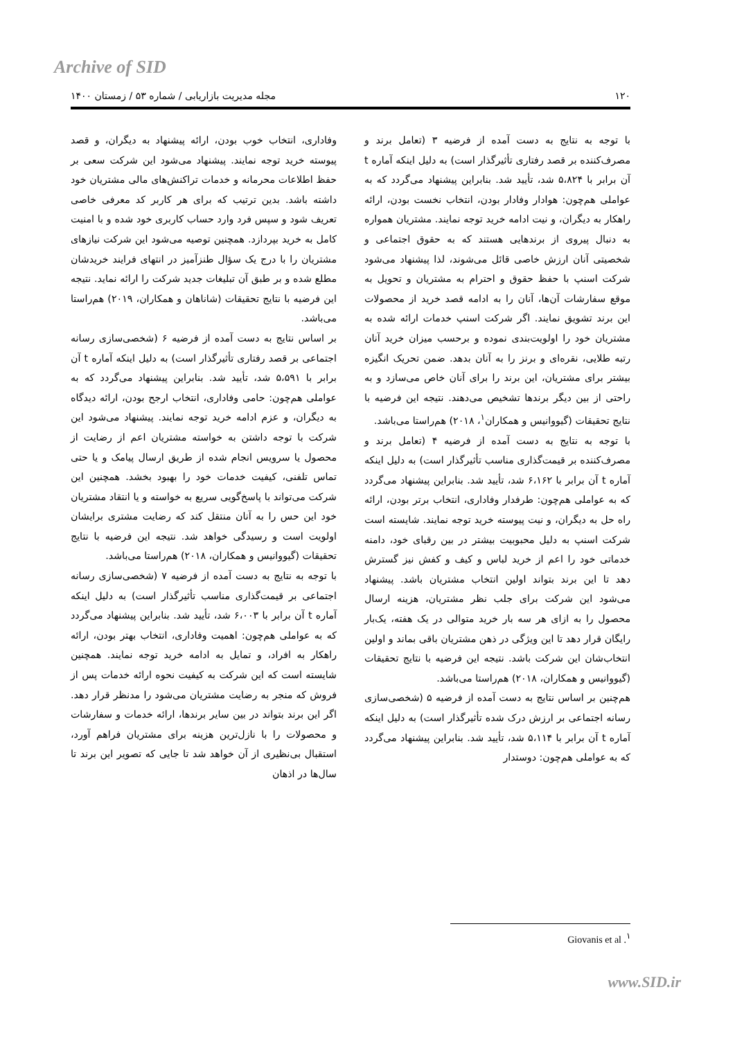Archive of SID
۱۲۰ مجله مدیریت بازاریابی / شماره ۵۳ / زمستان ۱۴۰۰
با توجه به نتایج به دست آمده از فرضیه ۳ (تعامل برند و مصرف‌کننده بر قصد رفتاری تأثیرگذار است) به دلیل اینکه آماره t آن برابر با ۵،۸۲۴ شد، تأیید شد. بنابراین پیشنهاد می‌گردد که به عواملی هم‌چون: هوادار وفادار بودن، انتخاب نخست بودن، ارائه راهکار به دیگران، و نیت ادامه خرید توجه نمایند. مشتریان همواره به دنبال پیروی از برندهایی هستند که به حقوق اجتماعی و شخصیتی آنان ارزش خاصی قائل می‌شوند، لذا پیشنهاد می‌شود شرکت اسنپ با حفظ حقوق و احترام به مشتریان و تحویل به موقع سفارشات آن‌ها، آنان را به ادامه قصد خرید از محصولات این برند تشویق نمایند. اگر شرکت اسنپ خدمات ارائه شده به مشتریان خود را اولویت‌بندی نموده و برحسب میزان خرید آنان رتبه طلایی، نقره‌ای و برنز را به آنان بدهد. ضمن تحریک انگیزه بیشتر برای مشتریان، این برند را برای آنان خاص می‌سازد و به راحتی از بین دیگر برندها تشخیص می‌دهند. نتیجه این فرضیه با نتایج تحقیقات (گیووانیس و همکاران<sup>۱</sup>، ۲۰۱۸) هم‌راستا می‌باشد.
با توجه به نتایج به دست آمده از فرضیه ۴ (تعامل برند و مصرف‌کننده بر قیمت‌گذاری مناسب تأثیرگذار است) به دلیل اینکه آماره t آن برابر با ۶،۱۶۲ شد، تأیید شد. بنابراین پیشنهاد می‌گردد که به عواملی هم‌چون: طرفدار وفاداری، انتخاب برتر بودن، ارائه راه حل به دیگران، و نیت پیوسته خرید توجه نمایند. شایسته است شرکت اسنپ به دلیل محبوبیت بیشتر در بین رقبای خود، دامنه خدماتی خود را اعم از خرید لباس و کیف و کفش نیز گسترش دهد تا این برند بتواند اولین انتخاب مشتریان باشد. پیشنهاد می‌شود این شرکت برای جلب نظر مشتریان، هزینه ارسال محصول را به ازای هر سه بار خرید متوالی در یک هفته، یک‌بار رایگان قرار دهد تا این ویژگی در ذهن مشتریان باقی بماند و اولین انتخاب‌شان این شرکت باشد. نتیجه این فرضیه با نتایج تحقیقات (گیووانیس و همکاران، ۲۰۱۸) هم‌راستا می‌باشد.
هم‌چنین بر اساس نتایج به دست آمده از فرضیه ۵ (شخصی‌سازی رسانه اجتماعی بر ارزش درک شده تأثیرگذار است) به دلیل اینکه آماره t آن برابر با ۵،۱۱۴ شد، تأیید شد. بنابراین پیشنهاد می‌گردد که به عواملی هم‌چون: دوستدار
وفاداری، انتخاب خوب بودن، ارائه پیشنهاد به دیگران، و قصد پیوسته خرید توجه نمایند. پیشنهاد می‌شود این شرکت سعی بر حفظ اطلاعات محرمانه و خدمات تراکنش‌های مالی مشتریان خود داشته باشد. بدین ترتیب که برای هر کاربر کد معرفی خاصی تعریف شود و سپس فرد وارد حساب کاربری خود شده و با امنیت کامل به خرید بپردازد. همچنین توصیه می‌شود این شرکت نیازهای مشتریان را با درج یک سؤال طنزآمیز در انتهای فرایند خریدشان مطلع شده و بر طبق آن تبلیغات جدید شرکت را ارائه نماید. نتیجه این فرضیه با نتایج تحقیقات (شاناهان و همکاران، ۲۰۱۹) هم‌راستا می‌باشد.
بر اساس نتایج به دست آمده از فرضیه ۶ (شخصی‌سازی رسانه اجتماعی بر قصد رفتاری تأثیرگذار است) به دلیل اینکه آماره t آن برابر با ۵،۵۹۱ شد، تأیید شد. بنابراین پیشنهاد می‌گردد که به عواملی هم‌چون: حامی وفاداری، انتخاب ارجح بودن، ارائه دیدگاه به دیگران، و عزم ادامه خرید توجه نمایند. پیشنهاد می‌شود این شرکت با توجه داشتن به خواسته مشتریان اعم از رضایت از محصول یا سرویس انجام شده از طریق ارسال پیامک و یا حتی تماس تلفنی، کیفیت خدمات خود را بهبود بخشد. همچنین این شرکت می‌تواند با پاسخ‌گویی سریع به خواسته و یا انتقاد مشتریان خود این حس را به آنان منتقل کند که رضایت مشتری برایشان اولویت است و رسیدگی خواهد شد. نتیجه این فرضیه با نتایج تحقیقات (گیووانیس و همکاران، ۲۰۱۸) هم‌راستا می‌باشد.
با توجه به نتایج به دست آمده از فرضیه ۷ (شخصی‌سازی رسانه اجتماعی بر قیمت‌گذاری مناسب تأثیرگذار است) به دلیل اینکه آماره t آن برابر با ۶،۰۰۳ شد، تأیید شد. بنابراین پیشنهاد می‌گردد که به عواملی هم‌چون: اهمیت وفاداری، انتخاب بهتر بودن، ارائه راهکار به افراد، و تمایل به ادامه خرید توجه نمایند. همچنین شایسته است که این شرکت به کیفیت نحوه ارائه خدمات پس از فروش که منجر به رضایت مشتریان می‌شود را مدنظر قرار دهد. اگر این برند بتواند در بین سایر برندها، ارائه خدمات و سفارشات و محصولات را با نازل‌ترین هزینه برای مشتریان فراهم آورد، استقبال بی‌نظیری از آن خواهد شد تا جایی که تصویر این برند تا سال‌ها در اذهان
<sup>۱</sup>. Giovanis et al
www.SID.ir